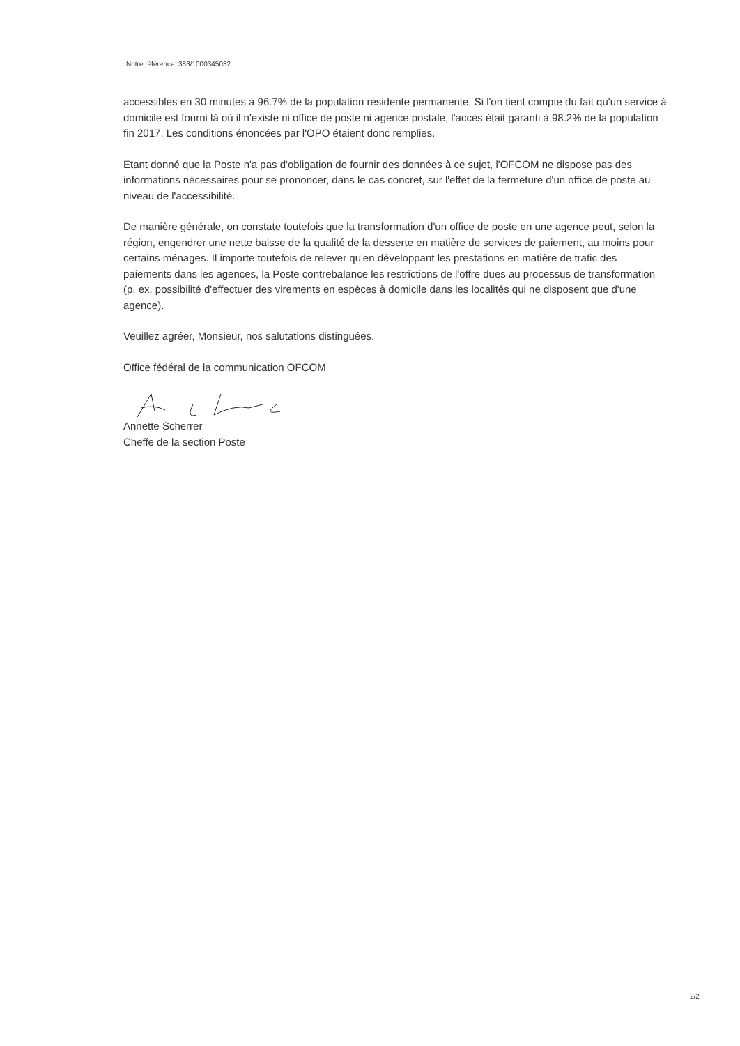Notre référence: 383/1000345032
accessibles en 30 minutes à 96.7% de la population résidente permanente. Si l'on tient compte du fait qu'un service à domicile est fourni là où il n'existe ni office de poste ni agence postale, l'accès était garanti à 98.2% de la population fin 2017. Les conditions énoncées par l'OPO étaient donc remplies.
Etant donné que la Poste n'a pas d'obligation de fournir des données à ce sujet, l'OFCOM ne dispose pas des informations nécessaires pour se prononcer, dans le cas concret, sur l'effet de la fermeture d'un office de poste au niveau de l'accessibilité.
De manière générale, on constate toutefois que la transformation d'un office de poste en une agence peut, selon la région, engendrer une nette baisse de la qualité de la desserte en matière de services de paiement, au moins pour certains ménages. Il importe toutefois de relever qu'en développant les prestations en matière de trafic des paiements dans les agences, la Poste contrebalance les restrictions de l'offre dues au processus de transformation (p. ex. possibilité d'effectuer des virements en espèces à domicile dans les localités qui ne disposent que d'une agence).
Veuillez agréer, Monsieur, nos salutations distinguées.
Office fédéral de la communication OFCOM
Annette Scherrer
Cheffe de la section Poste
2/2